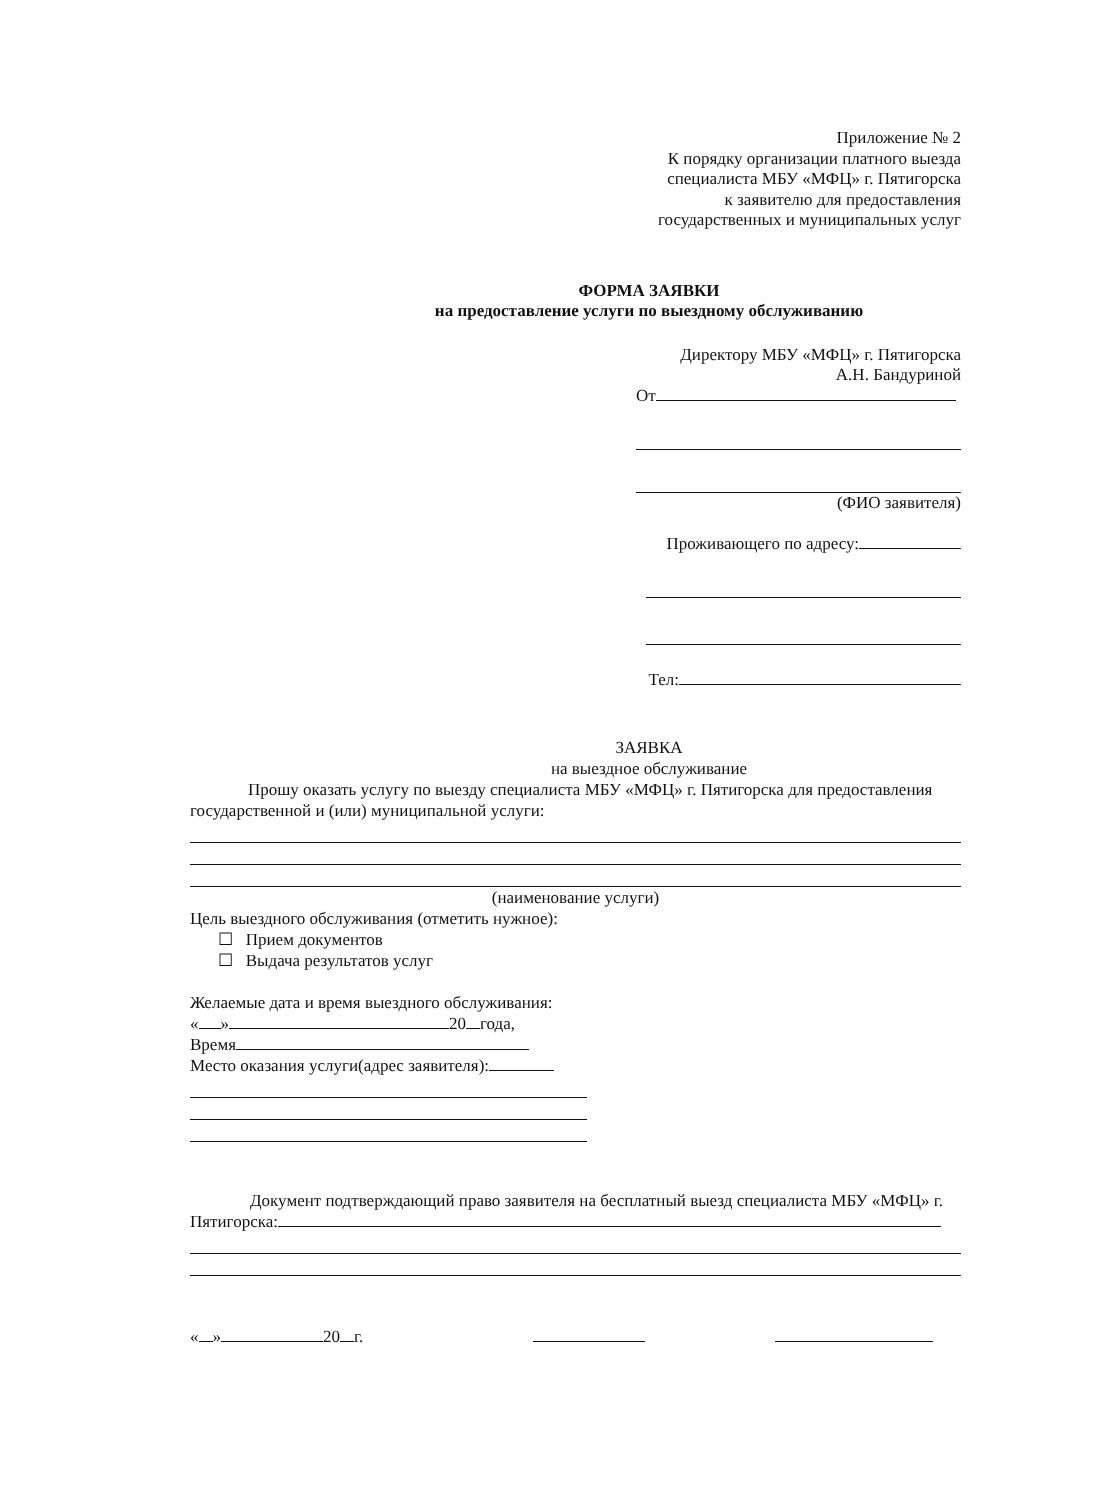Приложение № 2
К порядку организации платного выезда
специалиста МБУ «МФЦ» г. Пятигорска
к заявителю для предоставления
государственных и муниципальных услуг
ФОРМА ЗАЯВКИ
на предоставление услуги по выездному обслуживанию
Директору МБУ «МФЦ» г. Пятигорска
А.Н. Бандуриной
От
(ФИО заявителя)
Проживающего по адресу:
Тел:
ЗАЯВКА
на выездное обслуживание
Прошу оказать услугу по выезду специалиста МБУ «МФЦ» г. Пятигорска для предоставления государственной и (или) муниципальной услуги:
(наименование услуги)
Цель выездного обслуживания (отметить нужное):
☐ Прием документов
☐ Выдача результатов услуг
Желаемые дата и время выездного обслуживания:
« » 20 года,
Время
Место оказания услуги(адрес заявителя):
Документ подтверждающий право заявителя на бесплатный выезд специалиста МБУ «МФЦ» г.
Пятигорска:
« » 20 г.